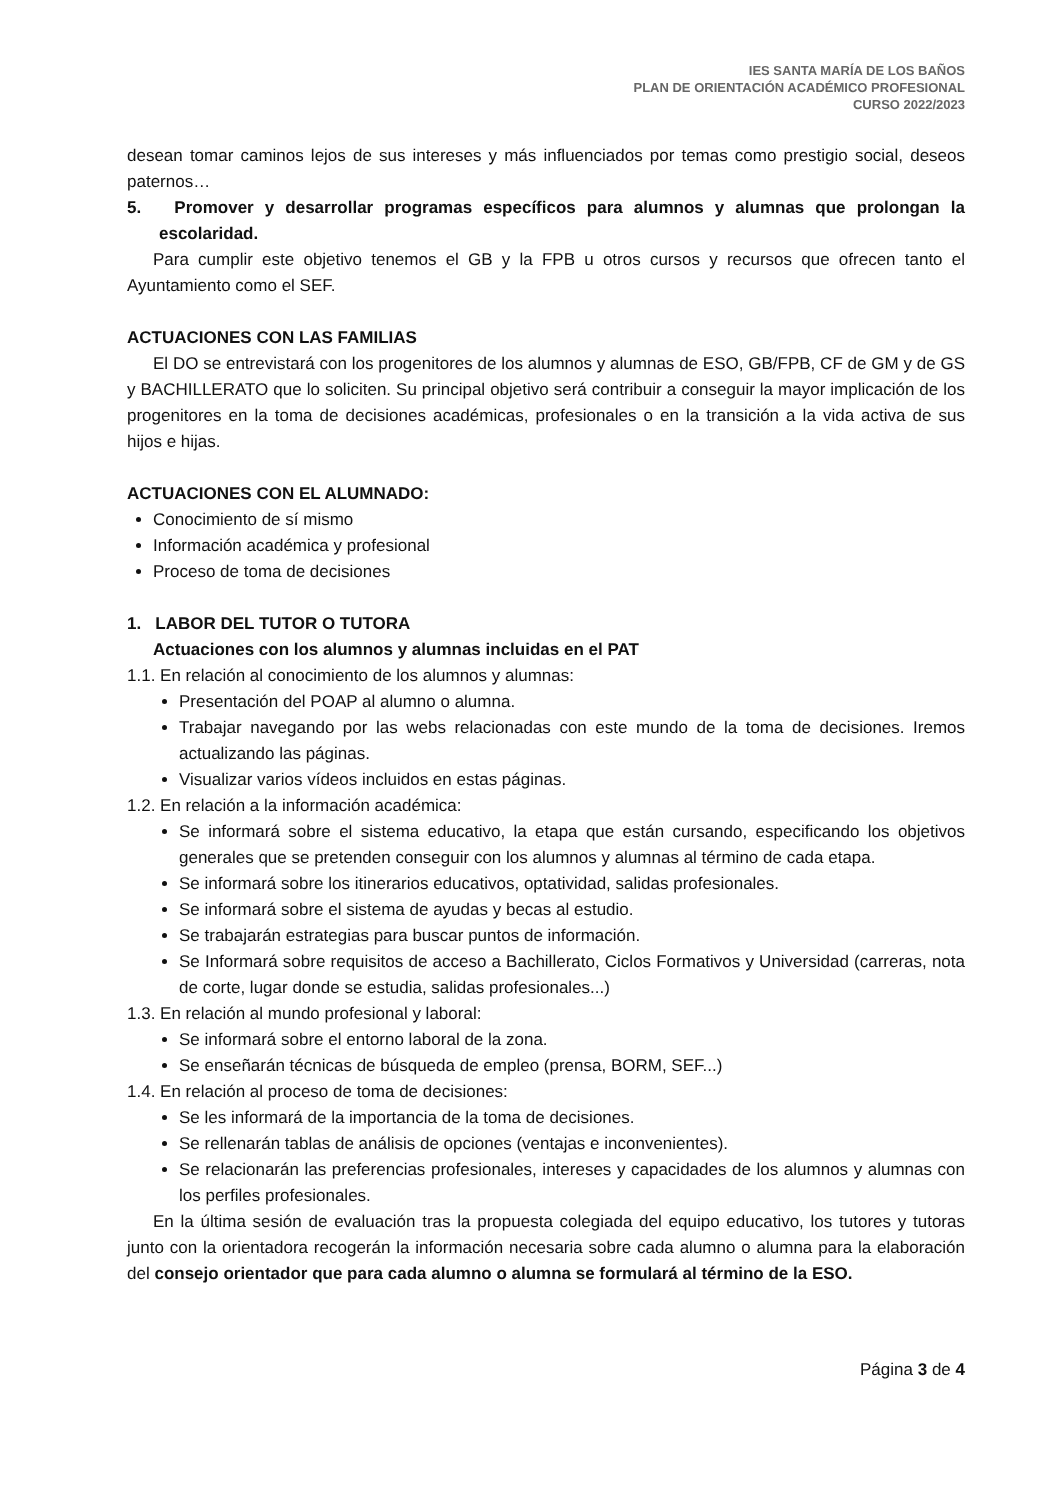IES SANTA MARÍA DE LOS BAÑOS
PLAN DE ORIENTACIÓN ACADÉMICO PROFESIONAL
CURSO 2022/2023
desean tomar caminos lejos de sus intereses y más influenciados por temas como prestigio social, deseos paternos…
5. Promover y desarrollar programas específicos para alumnos y alumnas que prolongan la escolaridad.
Para cumplir este objetivo tenemos el GB y la FPB u otros cursos y recursos que ofrecen tanto el Ayuntamiento como el SEF.
ACTUACIONES CON LAS FAMILIAS
El DO se entrevistará con los progenitores de los alumnos y alumnas de ESO, GB/FPB, CF de GM y de GS y BACHILLERATO que lo soliciten. Su principal objetivo será contribuir a conseguir la mayor implicación de los progenitores en la toma de decisiones académicas, profesionales o en la transición a la vida activa de sus hijos e hijas.
ACTUACIONES CON EL ALUMNADO:
Conocimiento de sí mismo
Información académica y profesional
Proceso de toma de decisiones
1. LABOR DEL TUTOR O TUTORA
Actuaciones con los alumnos y alumnas incluidas en el PAT
1.1. En relación al conocimiento de los alumnos y alumnas:
Presentación del POAP al alumno o alumna.
Trabajar navegando por las webs relacionadas con este mundo de la toma de decisiones. Iremos actualizando las páginas.
Visualizar varios vídeos incluidos en estas páginas.
1.2. En relación a la información académica:
Se informará sobre el sistema educativo, la etapa que están cursando, especificando los objetivos generales que se pretenden conseguir con los alumnos y alumnas al término de cada etapa.
Se informará sobre los itinerarios educativos, optatividad, salidas profesionales.
Se informará sobre el sistema de ayudas y becas al estudio.
Se trabajarán estrategias para buscar puntos de información.
Se Informará sobre requisitos de acceso a Bachillerato, Ciclos Formativos y Universidad (carreras, nota de corte, lugar donde se estudia, salidas profesionales...)
1.3. En relación al mundo profesional y laboral:
Se informará sobre el entorno laboral de la zona.
Se enseñarán técnicas de búsqueda de empleo (prensa, BORM, SEF...)
1.4. En relación al proceso de toma de decisiones:
Se les informará de la importancia de la toma de decisiones.
Se rellenarán tablas de análisis de opciones (ventajas e inconvenientes).
Se relacionarán las preferencias profesionales, intereses y capacidades de los alumnos y alumnas con los perfiles profesionales.
En la última sesión de evaluación tras la propuesta colegiada del equipo educativo, los tutores y tutoras junto con la orientadora recogerán la información necesaria sobre cada alumno o alumna para la elaboración del consejo orientador que para cada alumno o alumna se formulará al término de la ESO.
Página 3 de 4